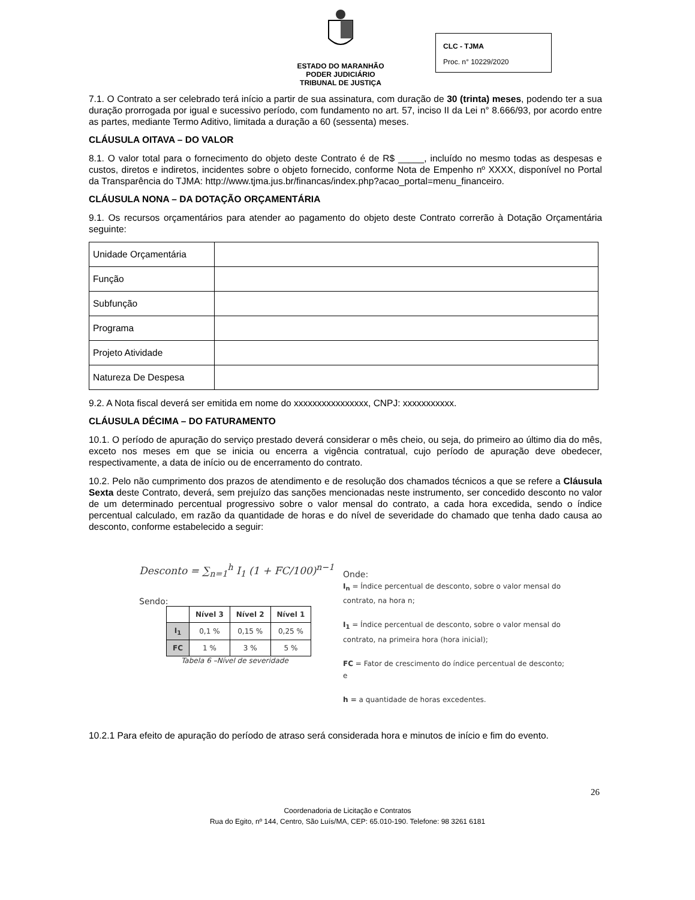ESTADO DO MARANHÃO
PODER JUDICIÁRIO
TRIBUNAL DE JUSTIÇA
CLC - TJMA
Proc. n° 10229/2020
7.1. O Contrato a ser celebrado terá início a partir de sua assinatura, com duração de 30 (trinta) meses, podendo ter a sua duração prorrogada por igual e sucessivo período, com fundamento no art. 57, inciso II da Lei n° 8.666/93, por acordo entre as partes, mediante Termo Aditivo, limitada a duração a 60 (sessenta) meses.
CLÁUSULA OITAVA – DO VALOR
8.1. O valor total para o fornecimento do objeto deste Contrato é de R$ _____, incluído no mesmo todas as despesas e custos, diretos e indiretos, incidentes sobre o objeto fornecido, conforme Nota de Empenho nº XXXX, disponível no Portal da Transparência do TJMA: http://www.tjma.jus.br/financas/index.php?acao_portal=menu_financeiro.
CLÁUSULA NONA – DA DOTAÇÃO ORÇAMENTÁRIA
9.1. Os recursos orçamentários para atender ao pagamento do objeto deste Contrato correrão à Dotação Orçamentária seguinte:
| Unidade Orçamentária | |
| Função | |
| Subfunção | |
| Programa | |
| Projeto Atividade | |
| Natureza De Despesa | |
9.2. A Nota fiscal deverá ser emitida em nome do xxxxxxxxxxxxxxxx, CNPJ: xxxxxxxxxxx.
CLÁUSULA DÉCIMA – DO FATURAMENTO
10.1. O período de apuração do serviço prestado deverá considerar o mês cheio, ou seja, do primeiro ao último dia do mês, exceto nos meses em que se inicia ou encerra a vigência contratual, cujo período de apuração deve obedecer, respectivamente, a data de início ou de encerramento do contrato.
10.2. Pelo não cumprimento dos prazos de atendimento e de resolução dos chamados técnicos a que se refere a Cláusula Sexta deste Contrato, deverá, sem prejuízo das sanções mencionadas neste instrumento, ser concedido desconto no valor de um determinado percentual progressivo sobre o valor mensal do contrato, a cada hora excedida, sendo o índice percentual calculado, em razão da quantidade de horas e do nível de severidade do chamado que tenha dado causa ao desconto, conforme estabelecido a seguir:
Desconto = ∑<sub>n=1</sub><sup>h</sup> I<sub>1</sub> (1 + FC/100)<sup>n−1</sup>
Sendo:
| | Nível 3 | Nível 2 | Nível 1 |
| --- | --- | --- | --- |
| I<sub>1</sub> | 0,1 % | 0,15 % | 0,25 % |
| FC | 1 % | 3 % | 5 % |
Tabela 6 –Nível de severidade
Onde:
I<sub>n</sub> = Índice percentual de desconto, sobre o valor mensal do contrato, na hora n;
I<sub>1</sub> = Índice percentual de desconto, sobre o valor mensal do contrato, na primeira hora (hora inicial);
FC = Fator de crescimento do índice percentual de desconto; e
h = a quantidade de horas excedentes.
10.2.1 Para efeito de apuração do período de atraso será considerada hora e minutos de início e fim do evento.
26
Coordenadoria de Licitação e Contratos
Rua do Egito, nº 144, Centro, São Luís/MA, CEP: 65.010-190. Telefone: 98 3261 6181